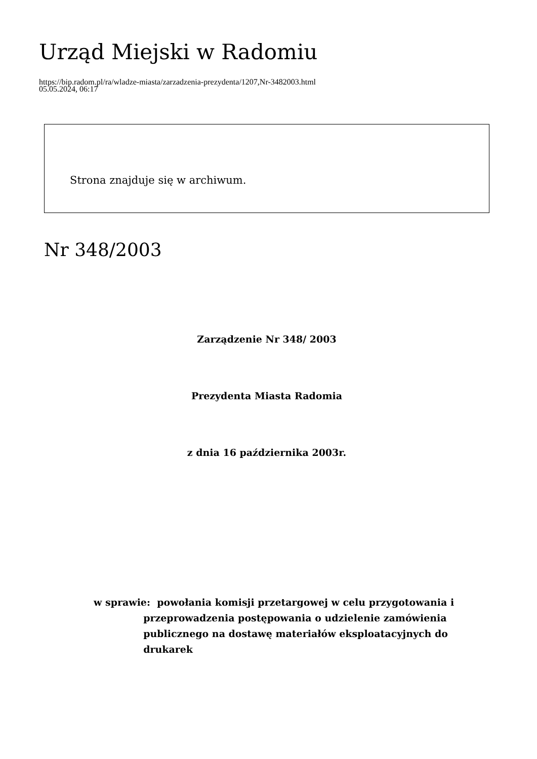Urząd Miejski w Radomiu
https://bip.radom.pl/ra/wladze-miasta/zarzadzenia-prezydenta/1207,Nr-3482003.html
05.05.2024, 06:17
Strona znajduje się w archiwum.
Nr 348/2003
Zarządzenie Nr 348/ 2003
Prezydenta Miasta Radomia
z dnia 16 października 2003r.
w sprawie:
powołania komisji przetargowej w celu przygotowania i przeprowadzenia postępowania o udzielenie zamówienia publicznego na dostawę materiałów eksploatacyjnych do drukarek